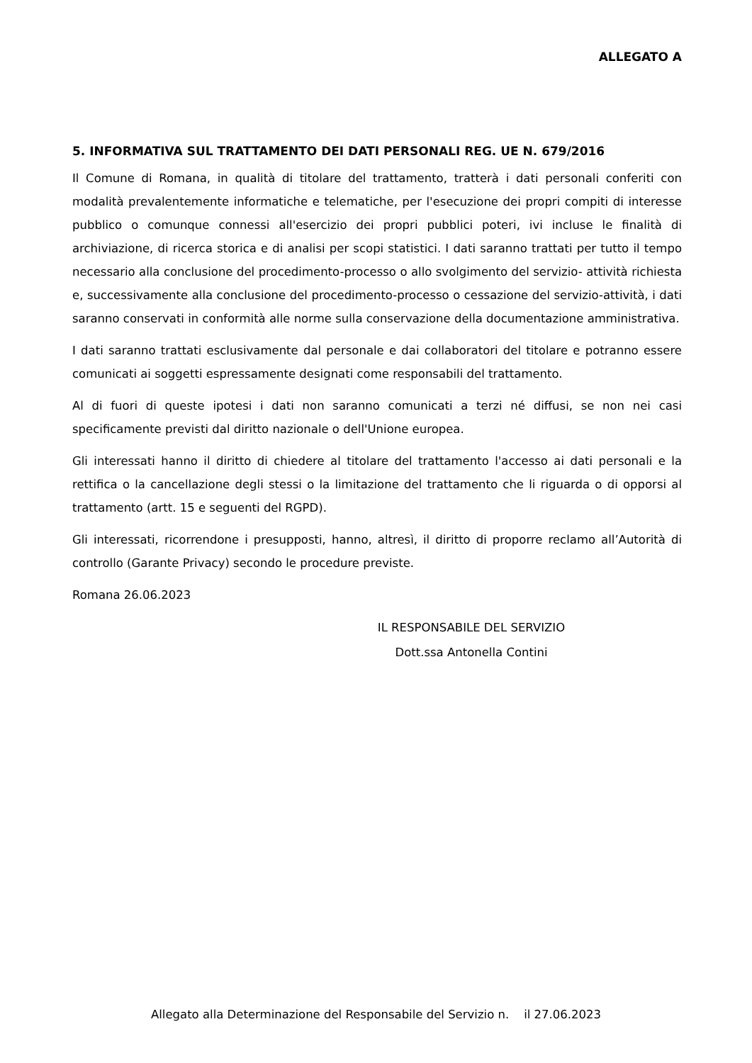ALLEGATO A
5. INFORMATIVA SUL TRATTAMENTO DEI DATI PERSONALI REG. UE N. 679/2016
Il Comune di Romana, in qualità di titolare del trattamento, tratterà i dati personali conferiti con modalità prevalentemente informatiche e telematiche, per l'esecuzione dei propri compiti di interesse pubblico o comunque connessi all'esercizio dei propri pubblici poteri, ivi incluse le finalità di archiviazione, di ricerca storica e di analisi per scopi statistici. I dati saranno trattati per tutto il tempo necessario alla conclusione del procedimento-processo o allo svolgimento del servizio- attività richiesta e, successivamente alla conclusione del procedimento-processo o cessazione del servizio-attività, i dati saranno conservati in conformità alle norme sulla conservazione della documentazione amministrativa.
I dati saranno trattati esclusivamente dal personale e dai collaboratori del titolare e potranno essere comunicati ai soggetti espressamente designati come responsabili del trattamento.
Al di fuori di queste ipotesi i dati non saranno comunicati a terzi né diffusi, se non nei casi specificamente previsti dal diritto nazionale o dell'Unione europea.
Gli interessati hanno il diritto di chiedere al titolare del trattamento l'accesso ai dati personali e la rettifica o la cancellazione degli stessi o la limitazione del trattamento che li riguarda o di opporsi al trattamento (artt. 15 e seguenti del RGPD).
Gli interessati, ricorrendone i presupposti, hanno, altresì, il diritto di proporre reclamo all’Autorità di controllo (Garante Privacy) secondo le procedure previste.
Romana 26.06.2023
IL RESPONSABILE DEL SERVIZIO
Dott.ssa Antonella Contini
Allegato alla Determinazione del Responsabile del Servizio n. il 27.06.2023